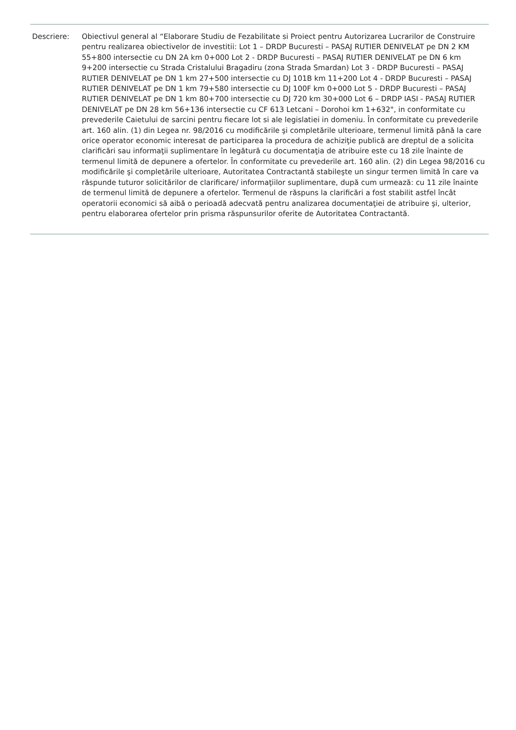Descriere: Obiectivul general al “Elaborare Studiu de Fezabilitate si Proiect pentru Autorizarea Lucrarilor de Construire pentru realizarea obiectivelor de investitii: Lot 1 – DRDP Bucuresti – PASAJ RUTIER DENIVELAT pe DN 2 KM 55+800 intersectie cu DN 2A km 0+000 Lot 2 - DRDP Bucuresti – PASAJ RUTIER DENIVELAT pe DN 6 km 9+200 intersectie cu Strada Cristalului Bragadiru (zona Strada Smardan) Lot 3 - DRDP Bucuresti – PASAJ RUTIER DENIVELAT pe DN 1 km 27+500 intersectie cu DJ 101B km 11+200 Lot 4 - DRDP Bucuresti – PASAJ RUTIER DENIVELAT pe DN 1 km 79+580 intersectie cu DJ 100F km 0+000 Lot 5 - DRDP Bucuresti – PASAJ RUTIER DENIVELAT pe DN 1 km 80+700 intersectie cu DJ 720 km 30+000 Lot 6 – DRDP IASI - PASAJ RUTIER DENIVELAT pe DN 28 km 56+136 intersectie cu CF 613 Letcani – Dorohoi km 1+632", in conformitate cu prevederile Caietului de sarcini pentru fiecare lot si ale legislatiei in domeniu. În conformitate cu prevederile art. 160 alin. (1) din Legea nr. 98/2016 cu modificările şi completările ulterioare, termenul limită până la care orice operator economic interesat de participarea la procedura de achiziţie publică are dreptul de a solicita clarificări sau informaţii suplimentare în legătură cu documentaţia de atribuire este cu 18 zile înainte de termenul limită de depunere a ofertelor. În conformitate cu prevederile art. 160 alin. (2) din Legea 98/2016 cu modificările şi completările ulterioare, Autoritatea Contractantă stabileşte un singur termen limită în care va răspunde tuturor solicitărilor de clarificare/ informaţiilor suplimentare, după cum urmează: cu 11 zile înainte de termenul limită de depunere a ofertelor. Termenul de răspuns la clarificări a fost stabilit astfel încât operatorii economici să aibă o perioadă adecvată pentru analizarea documentaţiei de atribuire şi, ulterior, pentru elaborarea ofertelor prin prisma răspunsurilor oferite de Autoritatea Contractantă.